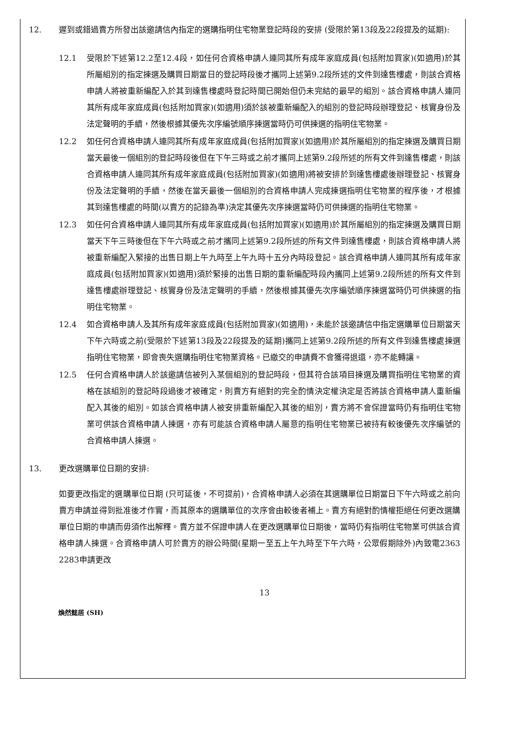12. 遲到或錯過賣方所發出該邀請信內指定的選購指明住宅物業登記時段的安排 (受限於第13段及22段提及的延期):
12.1 受限於下述第12.2至12.4段，如任何合資格申請人連同其所有成年家庭成員(包括附加買家)(如適用)於其所屬組別的指定揀選及購買日期當日的登記時段後才攜同上述第9.2段所述的文件到達售樓處，則該合資格申請人將被重新編配入於其到達售樓處時登記時間已開始但仍未完結的最早的組別。該合資格申請人連同其所有成年家庭成員(包括附加買家)(如適用)須於該被重新編配入的組別的登記時段辦理登記、核實身份及法定聲明的手續，然後根據其優先次序編號順序揀選當時仍可供揀選的指明住宅物業。
12.2 如任何合資格申請人連同其所有成年家庭成員(包括附加買家)(如適用)於其所屬組別的指定揀選及購買日期當天最後一個組別的登記時段後但在下午三時或之前才攜同上述第9.2段所述的所有文件到達售樓處，則該合資格申請人連同其所有成年家庭成員(包括附加買家)(如適用)將被安排於到達售樓處後辦理登記、核實身份及法定聲明的手續，然後在當天最後一個組別的合資格申請人完成揀選指明住宅物業的程序後，才根據其到達售樓處的時間(以賣方的記錄為準)決定其優先次序揀選當時仍可供揀選的指明住宅物業。
12.3 如任何合資格申請人連同其所有成年家庭成員(包括附加買家)(如適用)於其所屬組別的指定揀選及購買日期當天下午三時後但在下午六時或之前才攜同上述第9.2段所述的所有文件到達售樓處，則該合資格申請人將被重新編配入緊接的出售日期上午九時至上午九時十五分內時段登記。該合資格申請人連同其所有成年家庭成員(包括附加買家)(如適用)須於緊接的出售日期的重新編配時段內攜同上述第9.2段所述的所有文件到達售樓處辦理登記、核實身份及法定聲明的手續，然後根據其優先次序編號順序揀選當時仍可供揀選的指明住宅物業。
12.4 如合資格申請人及其所有成年家庭成員(包括附加買家)(如適用)，未能於該邀請信中指定選購單位日期當天下午六時或之前(受限於下述第13段及22段提及的延期)攜同上述第9.2段所述的所有文件到達售樓處揀選指明住宅物業，即會喪失選購指明住宅物業資格。已繳交的申請費不會獲得退還，亦不能轉讓。
12.5 任何合資格申請人於該邀請信被列入某個組別的登記時段，但其符合該項目揀選及購買指明住宅物業的資格在該組別的登記時段過後才被確定，則賣方有絕對的完全酌情決定權決定是否將該合資格申請人重新編配入其後的組別。如該合資格申請人被安排重新編配入其後的組別，賣方將不會保證當時仍有指明住宅物業可供該合資格申請人揀選，亦有可能該合資格申請人屬意的指明住宅物業已被持有較後優先次序編號的合資格申請人揀選。
13. 更改選購單位日期的安排:
如要更改指定的選購單位日期 (只可延後，不可提前)，合資格申請人必須在其選購單位日期當日下午六時或之前向賣方申請並得到批准後才作實，而其原本的選購單位的次序會由較後者補上。賣方有絕對酌情權拒絕任何更改選購單位日期的申請而毋須作出解釋。賣方並不保證申請人在更改選購單位日期後，當時仍有指明住宅物業可供該合資格申請人揀選。合資格申請人可於賣方的辦公時間(星期一至五上午九時至下午六時，公眾假期除外)內致電2363 2283申請更改
13
煥然懿居 (SH)